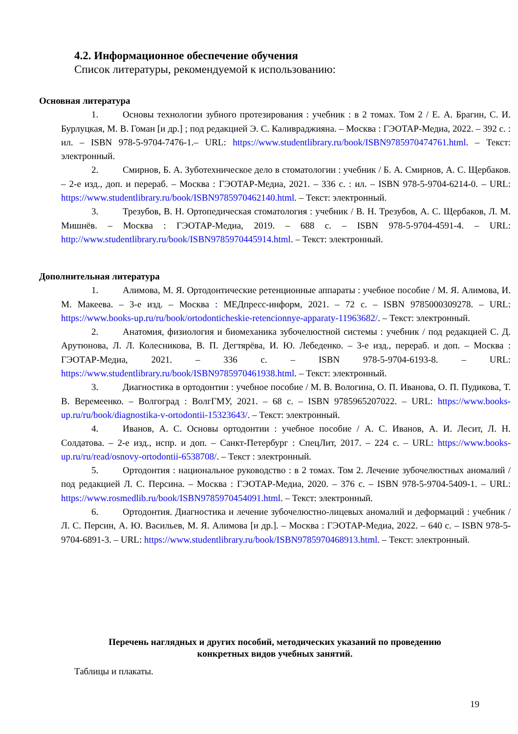4.2. Информационное обеспечение обучения
Список литературы, рекомендуемой к использованию:
Основная литература
1. Основы технологии зубного протезирования : учебник : в 2 томах. Том 2 / Е. А. Брагин, С. И. Бурлуцкая, М. В. Гоман [и др.] ; под редакцией Э. С. Каливраджияна. – Москва : ГЭОТАР-Медиа, 2022. – 392 с. : ил. – ISBN 978-5-9704-7476-1.– URL: https://www.studentlibrary.ru/book/ISBN9785970474761.html. – Текст: электронный.
2. Смирнов, Б. А. Зуботехническое дело в стоматологии : учебник / Б. А. Смирнов, А. С. Щербаков. – 2-е изд., доп. и перераб. – Москва : ГЭОТАР-Медиа, 2021. – 336 с. : ил. – ISBN 978-5-9704-6214-0. – URL: https://www.studentlibrary.ru/book/ISBN9785970462140.html. – Текст: электронный.
3. Трезубов, В. Н. Ортопедическая стоматология : учебник / В. Н. Трезубов, А. С. Щербаков, Л. М. Мишнёв. – Москва : ГЭОТАР-Медиа, 2019. – 688 с. – ISBN 978-5-9704-4591-4. – URL: http://www.studentlibrary.ru/book/ISBN9785970445914.html. – Текст: электронный.
Дополнительная литература
1. Алимова, М. Я. Ортодонтические ретенционные аппараты : учебное пособие / М. Я. Алимова, И. М. Макеева. – 3-е изд. – Москва : МЕДпресс-информ, 2021. – 72 с. – ISBN 9785000309278. – URL: https://www.books-up.ru/ru/book/ortodonticheskie-retencionnye-apparaty-11963682/. – Текст: электронный.
2. Анатомия, физиология и биомеханика зубочелюстной системы : учебник / под редакцией С. Д. Арутюнова, Л. Л. Колесникова, В. П. Дегтярёва, И. Ю. Лебеденко. – 3-е изд., перераб. и доп. – Москва : ГЭОТАР-Медиа, 2021. – 336 с. – ISBN 978-5-9704-6193-8. – URL: https://www.studentlibrary.ru/book/ISBN9785970461938.html. – Текст: электронный.
3. Диагностика в ортодонтии : учебное пособие / М. В. Вологина, О. П. Иванова, О. П. Пудикова, Т. В. Веремеенко. – Волгоград : ВолгГМУ, 2021. – 68 с. – ISBN 9785965207022. – URL: https://www.books-up.ru/ru/book/diagnostika-v-ortodontii-15323643/. – Текст: электронный.
4. Иванов, А. С. Основы ортодонтии : учебное пособие / А. С. Иванов, А. И. Лесит, Л. Н. Солдатова. – 2-е изд., испр. и доп. – Санкт-Петербург : СпецЛит, 2017. – 224 с. – URL: https://www.books-up.ru/ru/read/osnovy-ortodontii-6538708/. – Текст : электронный.
5. Ортодонтия : национальное руководство : в 2 томах. Том 2. Лечение зубочелюстных аномалий / под редакцией Л. С. Персина. – Москва : ГЭОТАР-Медиа, 2020. – 376 с. – ISBN 978-5-9704-5409-1. – URL: https://www.rosmedlib.ru/book/ISBN9785970454091.html. – Текст: электронный.
6. Ортодонтия. Диагностика и лечение зубочелюстно-лицевых аномалий и деформаций : учебник / Л. С. Персин, А. Ю. Васильев, М. Я. Алимова [и др.]. – Москва : ГЭОТАР-Медиа, 2022. – 640 с. – ISBN 978-5-9704-6891-3. – URL: https://www.studentlibrary.ru/book/ISBN9785970468913.html. – Текст: электронный.
Перечень наглядных и других пособий, методических указаний по проведению
конкретных видов учебных занятий.
Таблицы и плакаты.
19